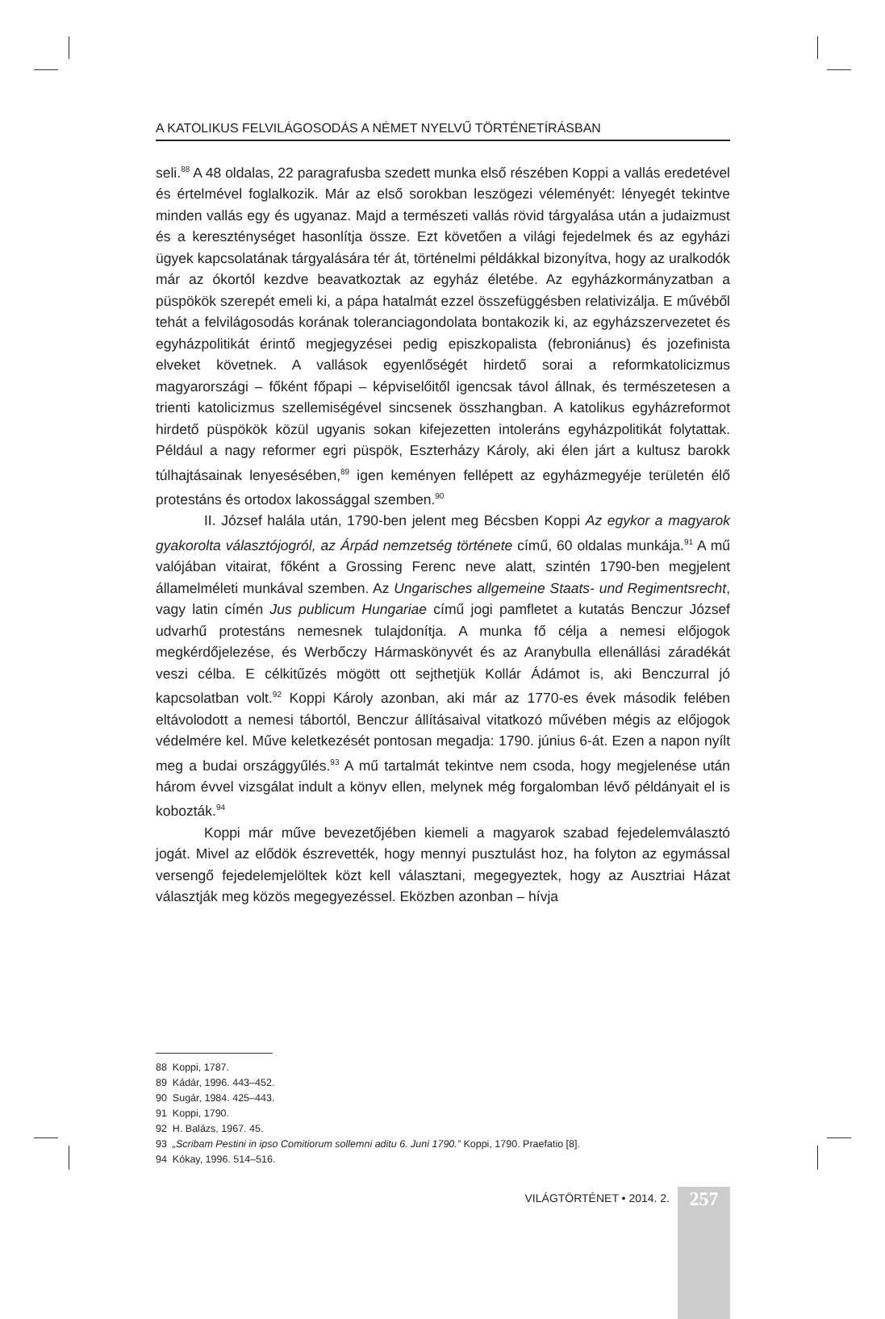A KATOLIKUS FELVILÁGOSODÁS A NÉMET NYELVŰ TÖRTÉNETÍRÁSBAN
seli.<sup>88</sup> A 48 oldalas, 22 paragrafusba szedett munka első részében Koppi a vallás eredetével és értelmével foglalkozik. Már az első sorokban leszögezi véleményét: lényegét tekintve minden vallás egy és ugyanaz. Majd a természeti vallás rövid tárgyalása után a judaizmust és a kereszténységet hasonlítja össze. Ezt követően a világi fejedelmek és az egyházi ügyek kapcsolatának tárgyalására tér át, történelmi példákkal bizonyítva, hogy az uralkodók már az ókortól kezdve beavatkoztak az egyház életébe. Az egyházkormányzatban a püspökök szerepét emeli ki, a pápa hatalmát ezzel összefüggésben relativizálja. E művéből tehát a felvilágosodás korának toleranciagondolata bontakozik ki, az egyházszervezetet és egyházpolitikát érintő megjegyzései pedig episzkopalista (febroniánus) és jozefinista elveket követnek. A vallások egyenlőségét hirdető sorai a reformkatolicizmus magyarországi – főként főpapi – képviselőitől igencsak távol állnak, és természetesen a trienti katolicizmus szellemiségével sincsenek összhangban. A katolikus egyházreformot hirdető püspökök közül ugyanis sokan kifejezetten intoleráns egyházpolitikát folytattak. Például a nagy reformer egri püspök, Eszterházy Károly, aki élen járt a kultusz barokk túlhajtásainak lenyesésében,<sup>89</sup> igen keményen fellépett az egyházmegyéje területén élő protestáns és ortodox lakossággal szemben.<sup>90</sup>
II. József halála után, 1790-ben jelent meg Bécsben Koppi Az egykor a magyarok gyakorolta választójogról, az Árpád nemzetség története című, 60 oldalas munkája.<sup>91</sup> A mű valójában vitairat, főként a Grossing Ferenc neve alatt, szintén 1790-ben megjelent államelméleti munkával szemben. Az Ungarisches allgemeine Staats- und Regimentsrecht, vagy latin címén Jus publicum Hungariae című jogi pamfletet a kutatás Benczur József udvarhű protestáns nemesnek tulajdonítja. A munka fő célja a nemesi előjogok megkérdőjelezése, és Werbőczy Hármaskönyvét és az Aranybulla ellenállási záradékát veszi célba. E célkitűzés mögött ott sejthetjük Kollár Ádámot is, aki Benczurral jó kapcsolatban volt.<sup>92</sup> Koppi Károly azonban, aki már az 1770-es évek második felében eltávolodott a nemesi tábortól, Benczur állításaival vitatkozó művében mégis az előjogok védelmére kel. Műve keletkezését pontosan megadja: 1790. június 6-át. Ezen a napon nyílt meg a budai országgyűlés.<sup>93</sup> A mű tartalmát tekintve nem csoda, hogy megjelenése után három évvel vizsgálat indult a könyv ellen, melynek még forgalomban lévő példányait el is kobozták.<sup>94</sup>
Koppi már műve bevezetőjében kiemeli a magyarok szabad fejedelemválasztó jogát. Mivel az elődök észrevették, hogy mennyi pusztulást hoz, ha folyton az egymással versengő fejedelemjelöltek közt kell választani, megegyeztek, hogy az Ausztriai Házat választják meg közös megegyezéssel. Eközben azonban – hívja
88 Koppi, 1787.
89 Kádár, 1996. 443–452.
90 Sugár, 1984. 425–443.
91 Koppi, 1790.
92 H. Balázs, 1967. 45.
93 „Scribam Pestini in ipso Comitiorum sollemni aditu 6. Juni 1790.” Koppi, 1790. Praefatio [8].
94 Kókay, 1996. 514–516.
VILÁGTÖRTÉNET • 2014. 2.
257